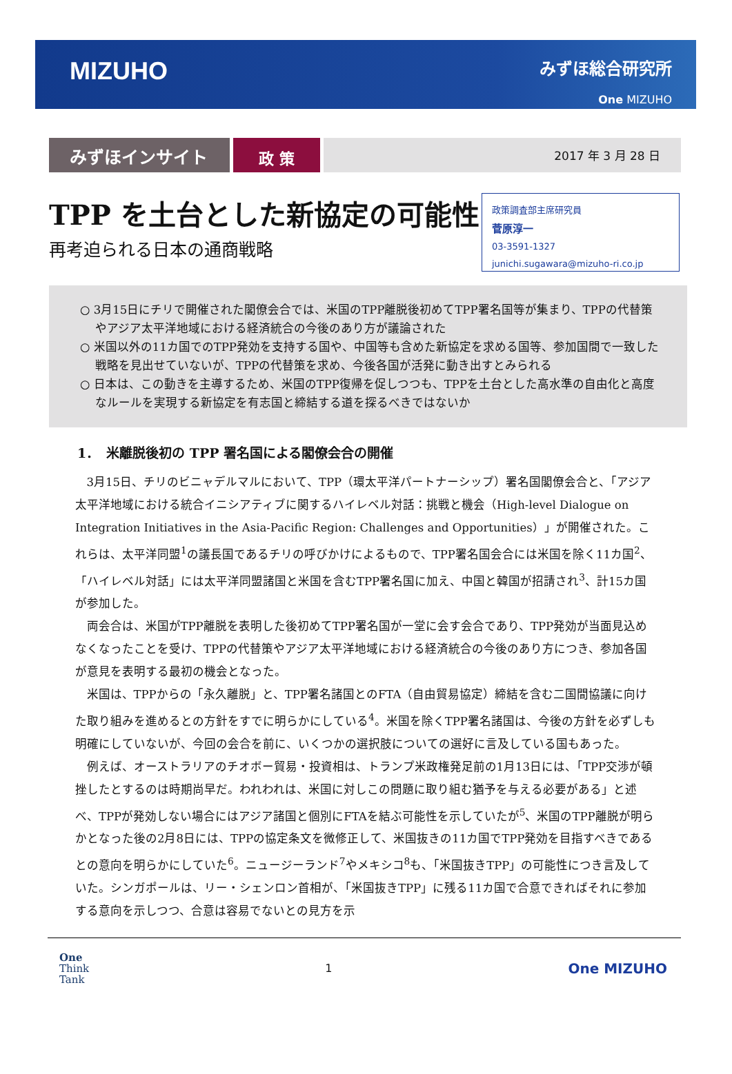MIZUHO
みずほ総合研究所
One MIZUHO
みずほインサイト
政 策
2017 年 3 月 28 日
TPP を土台とした新協定の可能性
再考迫られる日本の通商戦略
政策調査部主席研究員
菅原淳一
03-3591-1327
junichi.sugawara@mizuho-ri.co.jp
○ 3月15日にチリで開催された閣僚会合では、米国のTPP離脱後初めてTPP署名国等が集まり、TPPの代替策やアジア太平洋地域における経済統合の今後のあり方が議論された
○ 米国以外の11カ国でのTPP発効を支持する国や、中国等も含めた新協定を求める国等、参加国間で一致した戦略を見出せていないが、TPPの代替策を求め、今後各国が活発に動き出すとみられる
○ 日本は、この動きを主導するため、米国のTPP復帰を促しつつも、TPPを土台とした高水準の自由化と高度なルールを実現する新協定を有志国と締結する道を探るべきではないか
1．　米離脱後初の TPP 署名国による閣僚会合の開催
3月15日、チリのビニャデルマルにおいて、TPP（環太平洋パートナーシップ）署名国閣僚会合と、「アジア太平洋地域における統合イニシアティブに関するハイレベル対話：挑戦と機会（High-level Dialogue on Integration Initiatives in the Asia-Pacific Region: Challenges and Opportunities）」が開催された。これらは、太平洋同盟<sup>1</sup>の議長国であるチリの呼びかけによるもので、TPP署名国会合には米国を除く11カ国<sup>2</sup>、「ハイレベル対話」には太平洋同盟諸国と米国を含むTPP署名国に加え、中国と韓国が招請され<sup>3</sup>、計15カ国が参加した。
両会合は、米国がTPP離脱を表明した後初めてTPP署名国が一堂に会す会合であり、TPP発効が当面見込めなくなったことを受け、TPPの代替策やアジア太平洋地域における経済統合の今後のあり方につき、参加各国が意見を表明する最初の機会となった。
米国は、TPPからの「永久離脱」と、TPP署名諸国とのFTA（自由貿易協定）締結を含む二国間協議に向けた取り組みを進めるとの方針をすでに明らかにしている<sup>4</sup>。米国を除くTPP署名諸国は、今後の方針を必ずしも明確にしていないが、今回の会合を前に、いくつかの選択肢についての選好に言及している国もあった。
例えば、オーストラリアのチオボー貿易・投資相は、トランプ米政権発足前の1月13日には、「TPP交渉が頓挫したとするのは時期尚早だ。われわれは、米国に対しこの問題に取り組む猶予を与える必要がある」と述べ、TPPが発効しない場合にはアジア諸国と個別にFTAを結ぶ可能性を示していたが<sup>5</sup>、米国のTPP離脱が明らかとなった後の2月8日には、TPPの協定条文を微修正して、米国抜きの11カ国でTPP発効を目指すべきであるとの意向を明らかにしていた<sup>6</sup>。ニュージーランド<sup>7</sup>やメキシコ<sup>8</sup>も、「米国抜きTPP」の可能性につき言及していた。シンガポールは、リー・シェンロン首相が、「米国抜きTPP」に残る11カ国で合意できればそれに参加する意向を示しつつ、合意は容易でないとの見方を示
One
Think
Tank
1
One MIZUHO